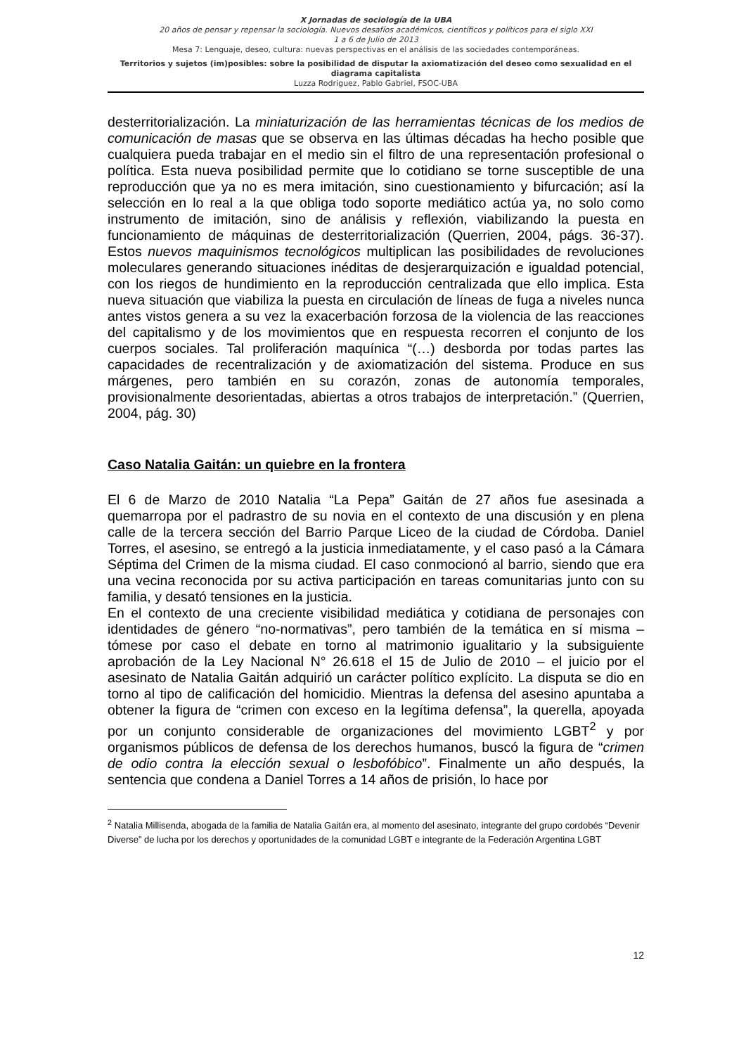X Jornadas de sociología de la UBA
20 años de pensar y repensar la sociología. Nuevos desafíos académicos, científicos y políticos para el siglo XXI
1 a 6 de Julio de 2013
Mesa 7: Lenguaje, deseo, cultura: nuevas perspectivas en el análisis de las sociedades contemporáneas.
Territorios y sujetos (im)posibles: sobre la posibilidad de disputar la axiomatización del deseo como sexualidad en el diagrama capitalista
Luzza Rodriguez, Pablo Gabriel, FSOC-UBA
desterritorialización. La miniaturización de las herramientas técnicas de los medios de comunicación de masas que se observa en las últimas décadas ha hecho posible que cualquiera pueda trabajar en el medio sin el filtro de una representación profesional o política. Esta nueva posibilidad permite que lo cotidiano se torne susceptible de una reproducción que ya no es mera imitación, sino cuestionamiento y bifurcación; así la selección en lo real a la que obliga todo soporte mediático actúa ya, no solo como instrumento de imitación, sino de análisis y reflexión, viabilizando la puesta en funcionamiento de máquinas de desterritorialización (Querrien, 2004, págs. 36-37). Estos nuevos maquinismos tecnológicos multiplican las posibilidades de revoluciones moleculares generando situaciones inéditas de desjerarquización e igualdad potencial, con los riegos de hundimiento en la reproducción centralizada que ello implica. Esta nueva situación que viabiliza la puesta en circulación de líneas de fuga a niveles nunca antes vistos genera a su vez la exacerbación forzosa de la violencia de las reacciones del capitalismo y de los movimientos que en respuesta recorren el conjunto de los cuerpos sociales. Tal proliferación maquínica “(…) desborda por todas partes las capacidades de recentralización y de axiomatización del sistema. Produce en sus márgenes, pero también en su corazón, zonas de autonomía temporales, provisionalmente desorientadas, abiertas a otros trabajos de interpretación.” (Querrien, 2004, pág. 30)
Caso Natalia Gaitán: un quiebre en la frontera
El 6 de Marzo de 2010 Natalia “La Pepa” Gaitán de 27 años fue asesinada a quemarropa por el padrastro de su novia en el contexto de una discusión y en plena calle de la tercera sección del Barrio Parque Liceo de la ciudad de Córdoba. Daniel Torres, el asesino, se entregó a la justicia inmediatamente, y el caso pasó a la Cámara Séptima del Crimen de la misma ciudad. El caso conmocionó al barrio, siendo que era una vecina reconocida por su activa participación en tareas comunitarias junto con su familia, y desató tensiones en la justicia.
En el contexto de una creciente visibilidad mediática y cotidiana de personajes con identidades de género “no-normativas”, pero también de la temática en sí misma – tómese por caso el debate en torno al matrimonio igualitario y la subsiguiente aprobación de la Ley Nacional N° 26.618 el 15 de Julio de 2010 – el juicio por el asesinato de Natalia Gaitán adquirió un carácter político explícito. La disputa se dio en torno al tipo de calificación del homicidio. Mientras la defensa del asesino apuntaba a obtener la figura de “crimen con exceso en la legítima defensa”, la querella, apoyada por un conjunto considerable de organizaciones del movimiento LGBT<sup>2</sup> y por organismos públicos de defensa de los derechos humanos, buscó la figura de “crimen de odio contra la elección sexual o lesbofóbico”. Finalmente un año después, la sentencia que condena a Daniel Torres a 14 años de prisión, lo hace por
<sup>2</sup> Natalia Millisenda, abogada de la familia de Natalia Gaitán era, al momento del asesinato, integrante del grupo cordobés “Devenir Diverse” de lucha por los derechos y oportunidades de la comunidad LGBT e integrante de la Federación Argentina LGBT
12